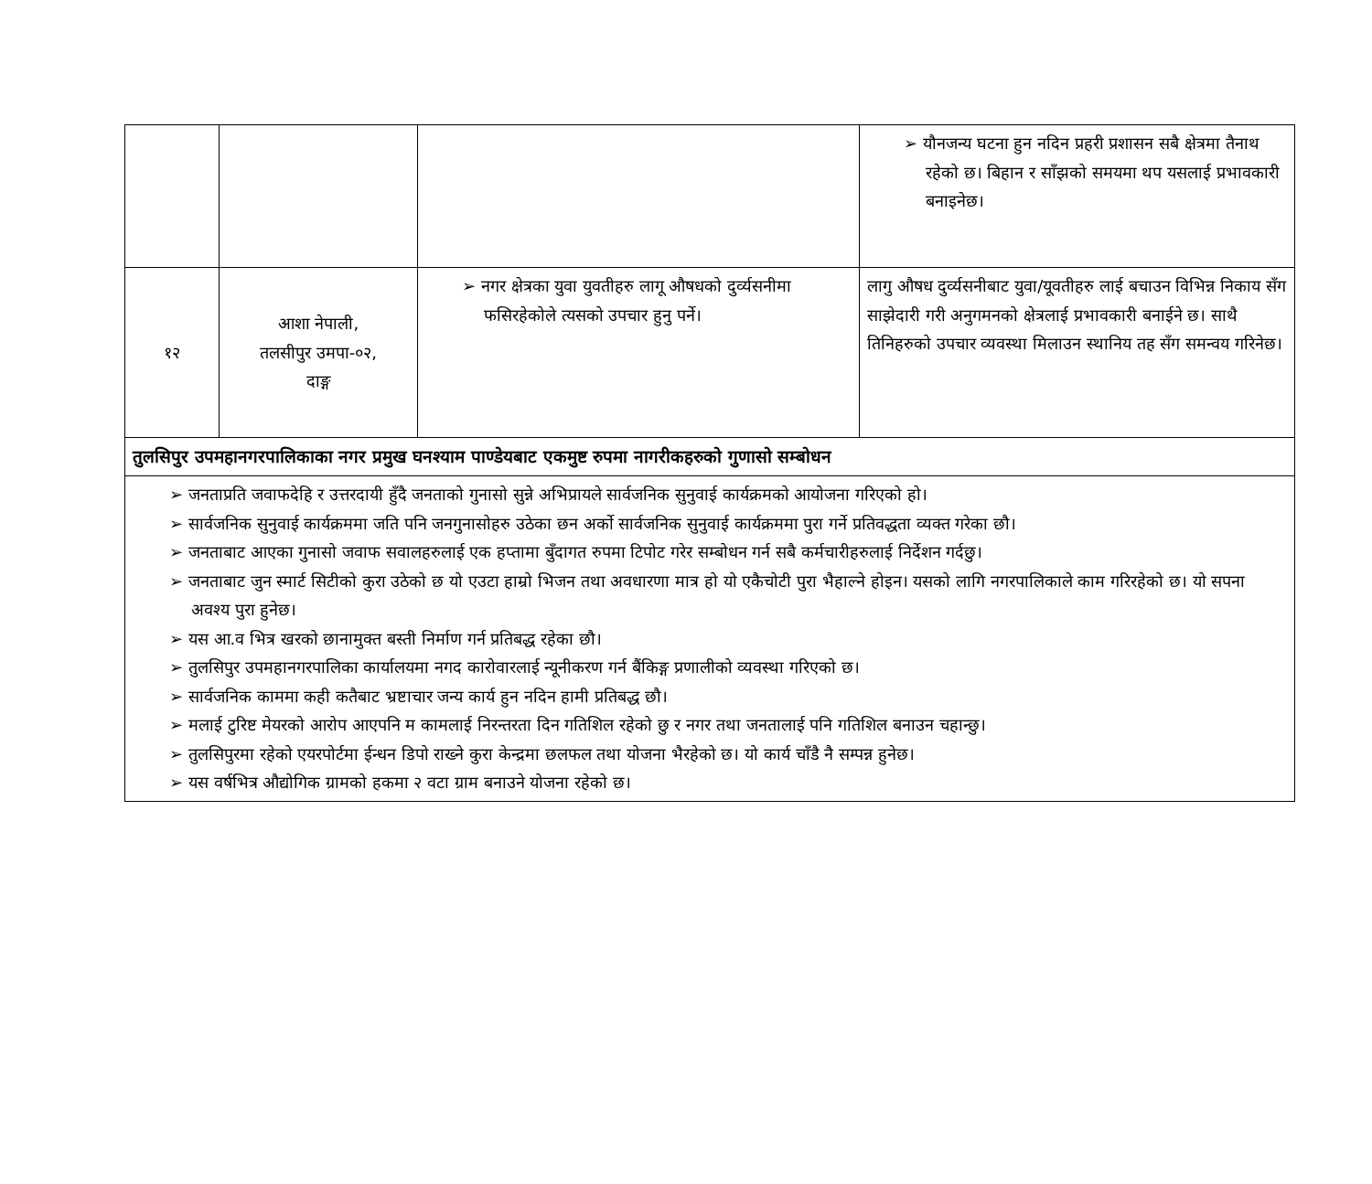| | | | ➢ यौनजन्य घटना हुन नदिन प्रहरी प्रशासन सबै क्षेत्रमा तैनाथ रहेको छ। बिहान र साँझको समयमा थप यसलाई प्रभावकारी बनाइनेछ। |
| १२ | आशा नेपाली, तलसीपुर उमपा-०२, दाङ्ग | ➢ नगर क्षेत्रका युवा युवतीहरु लागू औषधको दुर्व्यसनीमा फसिरहेकोले त्यसको उपचार हुनु पर्ने। | लागु औषध दुर्व्यसनीबाट युवा/यूवतीहरु लाई बचाउन विभिन्न निकाय सँग साझेदारी गरी अनुगमनको क्षेत्रलाई प्रभावकारी बनाईने छ। साथै तिनिहरुको उपचार व्यवस्था मिलाउन स्थानिय तह सँग समन्वय गरिनेछ। |
| तुलसिपुर उपमहानगरपालिकाका नगर प्रमुख घनश्याम पाण्डेयबाट एकमुष्ट रुपमा नागरीकहरुको गुणासो सम्बोधन | | | |
| ➢ जनताप्रति जवाफदेहि र उत्तरदायी हुँदै जनताको गुनासो सुन्ने अभिप्रायले सार्वजनिक सुनुवाई कार्यक्रमको आयोजना गरिएको हो। ➢ सार्वजनिक सुनुवाई कार्यक्रममा जति पनि जनगुनासोहरु उठेका छन अर्को सार्वजनिक सुनुवाई कार्यक्रममा पुरा गर्ने प्रतिवद्धता व्यक्त गरेका छौ। ➢ जनताबाट आएका गुनासो जवाफ सवालहरुलाई एक हप्तामा बुँदागत रुपमा टिपोट गरेर सम्बोधन गर्न सबै कर्मचारीहरुलाई निर्देशन गर्दछु। ➢ जनताबाट जुन स्मार्ट सिटीको कुरा उठेको छ यो एउटा हाम्रो भिजन तथा अवधारणा मात्र हो यो एकैचोटी पुरा भैहाल्ने होइन। यसको लागि नगरपालिकाले काम गरिरहेको छ। यो सपना अवश्य पुरा हुनेछ। ➢ यस आ.व भित्र खरको छानामुक्त बस्ती निर्माण गर्न प्रतिबद्ध रहेका छौ। ➢ तुलसिपुर उपमहानगरपालिका कार्यालयमा नगद कारोवारलाई न्यूनीकरण गर्न बैंकिङ्ग प्रणालीको व्यवस्था गरिएको छ। ➢ सार्वजनिक काममा कही कतैबाट भ्रष्टाचार जन्य कार्य हुन नदिन हामी प्रतिबद्ध छौ। ➢ मलाई टुरिष्ट मेयरको आरोप आएपनि म कामलाई निरन्तरता दिन गतिशिल रहेको छु र नगर तथा जनतालाई पनि गतिशिल बनाउन चहान्छु। ➢ तुलसिपुरमा रहेको एयरपोर्टमा ईन्धन डिपो राख्ने कुरा केन्द्रमा छलफल तथा योजना भैरहेको छ। यो कार्य चाँडै नै सम्पन्न हुनेछ। ➢ यस वर्षभित्र औद्योगिक ग्रामको हकमा २ वटा ग्राम बनाउने योजना रहेको छ। | | | |